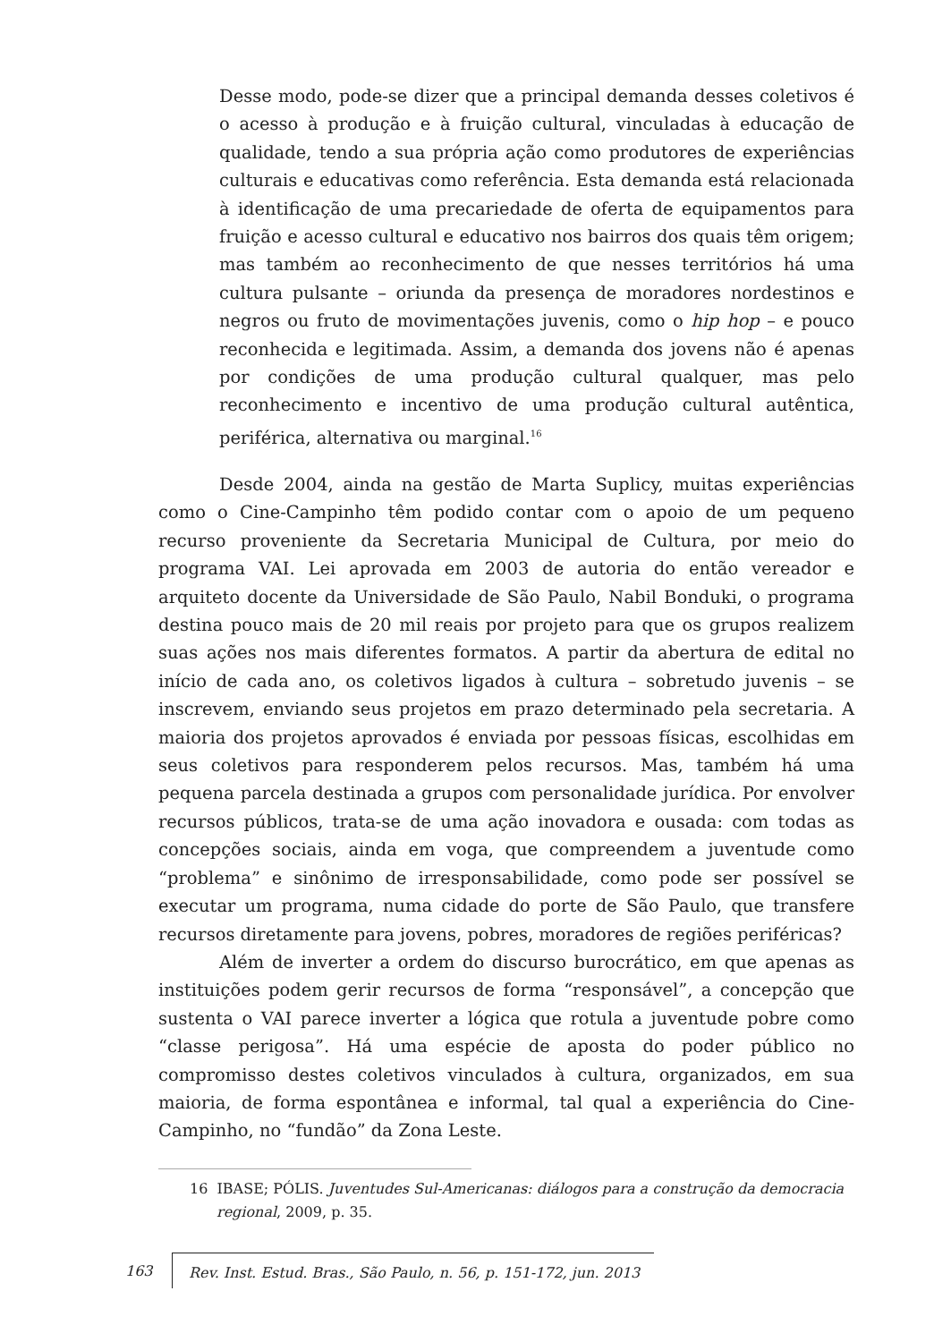Desse modo, pode-se dizer que a principal demanda desses coletivos é o acesso à produção e à fruição cultural, vinculadas à educação de qualidade, tendo a sua própria ação como produtores de experiências culturais e educativas como referência. Esta demanda está relacionada à identificação de uma precariedade de oferta de equipamentos para fruição e acesso cultural e educativo nos bairros dos quais têm origem; mas também ao reconhecimento de que nesses territórios há uma cultura pulsante – oriunda da presença de moradores nordestinos e negros ou fruto de movimentações juvenis, como o hip hop – e pouco reconhecida e legitimada. Assim, a demanda dos jovens não é apenas por condições de uma produção cultural qualquer, mas pelo reconhecimento e incentivo de uma produção cultural autêntica, periférica, alternativa ou marginal.<sup>16</sup>
Desde 2004, ainda na gestão de Marta Suplicy, muitas experiências como o Cine-Campinho têm podido contar com o apoio de um pequeno recurso proveniente da Secretaria Municipal de Cultura, por meio do programa VAI. Lei aprovada em 2003 de autoria do então vereador e arquiteto docente da Universidade de São Paulo, Nabil Bonduki, o programa destina pouco mais de 20 mil reais por projeto para que os grupos realizem suas ações nos mais diferentes formatos. A partir da abertura de edital no início de cada ano, os coletivos ligados à cultura – sobretudo juvenis – se inscrevem, enviando seus projetos em prazo determinado pela secretaria. A maioria dos projetos aprovados é enviada por pessoas físicas, escolhidas em seus coletivos para responderem pelos recursos. Mas, também há uma pequena parcela destinada a grupos com personalidade jurídica. Por envolver recursos públicos, trata-se de uma ação inovadora e ousada: com todas as concepções sociais, ainda em voga, que compreendem a juventude como “problema” e sinônimo de irresponsabilidade, como pode ser possível se executar um programa, numa cidade do porte de São Paulo, que transfere recursos diretamente para jovens, pobres, moradores de regiões periféricas?
Além de inverter a ordem do discurso burocrático, em que apenas as instituições podem gerir recursos de forma “responsável”, a concepção que sustenta o VAI parece inverter a lógica que rotula a juventude pobre como “classe perigosa”. Há uma espécie de aposta do poder público no compromisso destes coletivos vinculados à cultura, organizados, em sua maioria, de forma espontânea e informal, tal qual a experiência do Cine-Campinho, no “fundão” da Zona Leste.
16 IBASE; PÓLIS. Juventudes Sul-Americanas: diálogos para a construção da democracia regional, 2009, p. 35.
163 Rev. Inst. Estud. Bras., São Paulo, n. 56, p. 151-172, jun. 2013